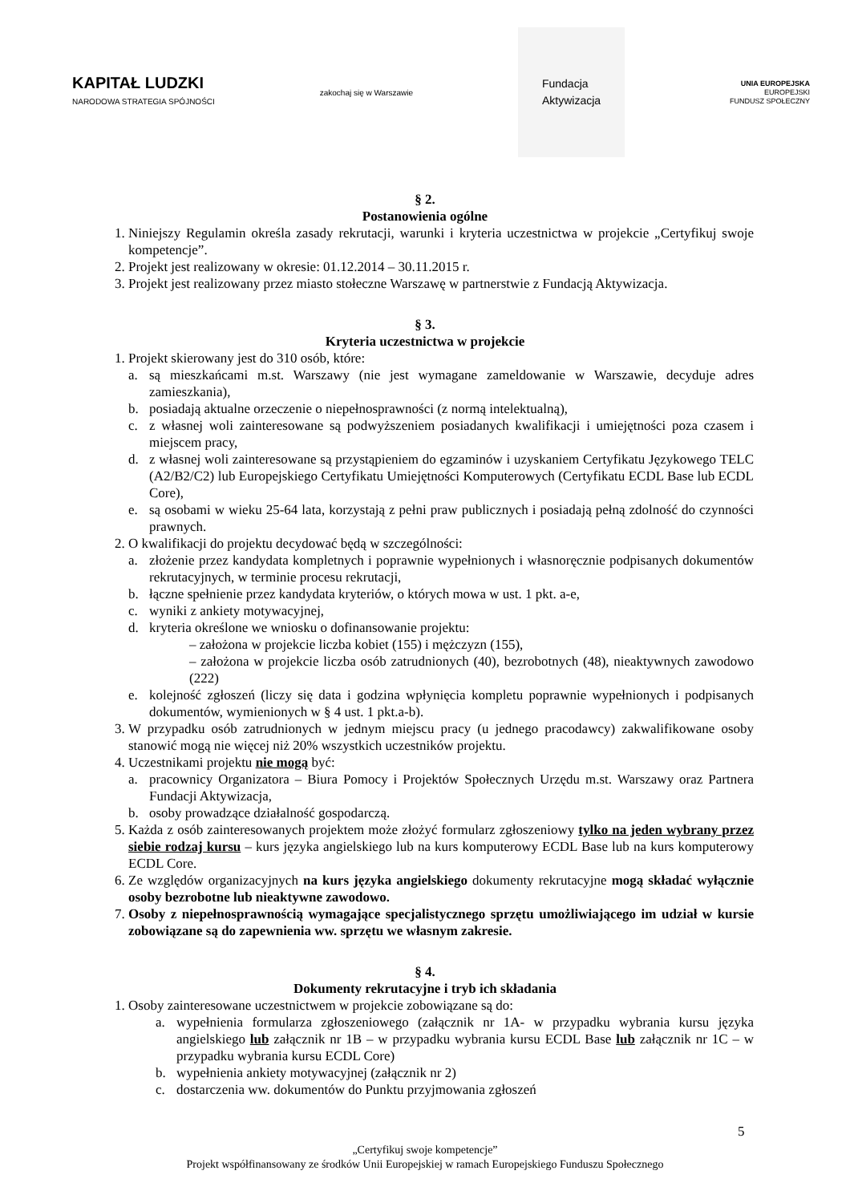KAPITAŁ LUDZKI
NARODOWA STRATEGIA SPÓJNOŚCI
zakochaj się w Warszawie
Fundacja
Aktywizacja
UNIA EUROPEJSKA
EUROPEJSKI
FUNDUSZ SPOŁECZNY
§ 2.
Postanowienia ogólne
1. Niniejszy Regulamin określa zasady rekrutacji, warunki i kryteria uczestnictwa w projekcie „Certyfikuj swoje kompetencje”.
2. Projekt jest realizowany w okresie: 01.12.2014 – 30.11.2015 r.
3. Projekt jest realizowany przez miasto stołeczne Warszawę w partnerstwie z Fundacją Aktywizacja.
§ 3.
Kryteria uczestnictwa w projekcie
1. Projekt skierowany jest do 310 osób, które:
a. są mieszkańcami m.st. Warszawy (nie jest wymagane zameldowanie w Warszawie, decyduje adres zamieszkania),
b. posiadają aktualne orzeczenie o niepełnosprawności (z normą intelektualną),
c. z własnej woli zainteresowane są podwyższeniem posiadanych kwalifikacji i umiejętności poza czasem i miejscem pracy,
d. z własnej woli zainteresowane są przystąpieniem do egzaminów i uzyskaniem Certyfikatu Językowego TELC (A2/B2/C2) lub Europejskiego Certyfikatu Umiejętności Komputerowych (Certyfikatu ECDL Base lub ECDL Core),
e. są osobami w wieku 25-64 lata, korzystają z pełni praw publicznych i posiadają pełną zdolność do czynności prawnych.
2. O kwalifikacji do projektu decydować będą w szczególności:
a. złożenie przez kandydata kompletnych i poprawnie wypełnionych i własnoręcznie podpisanych dokumentów rekrutacyjnych, w terminie procesu rekrutacji,
b. łączne spełnienie przez kandydata kryteriów, o których mowa w ust. 1 pkt. a-e,
c. wyniki z ankiety motywacyjnej,
d. kryteria określone we wniosku o dofinansowanie projektu:
– założona w projekcie liczba kobiet (155) i mężczyzn (155),
– założona w projekcie liczba osób zatrudnionych (40), bezrobotnych (48), nieaktywnych zawodowo (222)
e. kolejność zgłoszeń (liczy się data i godzina wpłynięcia kompletu poprawnie wypełnionych i podpisanych dokumentów, wymienionych w § 4 ust. 1 pkt.a-b).
3. W przypadku osób zatrudnionych w jednym miejscu pracy (u jednego pracodawcy) zakwalifikowane osoby stanowić mogą nie więcej niż 20% wszystkich uczestników projektu.
4. Uczestnikami projektu nie mogą być:
a. pracownicy Organizatora – Biura Pomocy i Projektów Społecznych Urzędu m.st. Warszawy oraz Partnera Fundacji Aktywizacja,
b. osoby prowadzące działalność gospodarczą.
5. Każda z osób zainteresowanych projektem może złożyć formularz zgłoszeniowy tylko na jeden wybrany przez siebie rodzaj kursu – kurs języka angielskiego lub na kurs komputerowy ECDL Base lub na kurs komputerowy ECDL Core.
6. Ze względów organizacyjnych na kurs języka angielskiego dokumenty rekrutacyjne mogą składać wyłącznie osoby bezrobotne lub nieaktywne zawodowo.
7. Osoby z niepełnosprawnością wymagające specjalistycznego sprzętu umożliwiającego im udział w kursie zobowiązane są do zapewnienia ww. sprzętu we własnym zakresie.
§ 4.
Dokumenty rekrutacyjne i tryb ich składania
1. Osoby zainteresowane uczestnictwem w projekcie zobowiązane są do:
a. wypełnienia formularza zgłoszeniowego (załącznik nr 1A- w przypadku wybrania kursu języka angielskiego lub załącznik nr 1B – w przypadku wybrania kursu ECDL Base lub załącznik nr 1C – w przypadku wybrania kursu ECDL Core)
b. wypełnienia ankiety motywacyjnej (załącznik nr 2)
c. dostarczenia ww. dokumentów do Punktu przyjmowania zgłoszeń
5
„Certyfikuj swoje kompetencje”
Projekt współfinansowany ze środków Unii Europejskiej w ramach Europejskiego Funduszu Społecznego